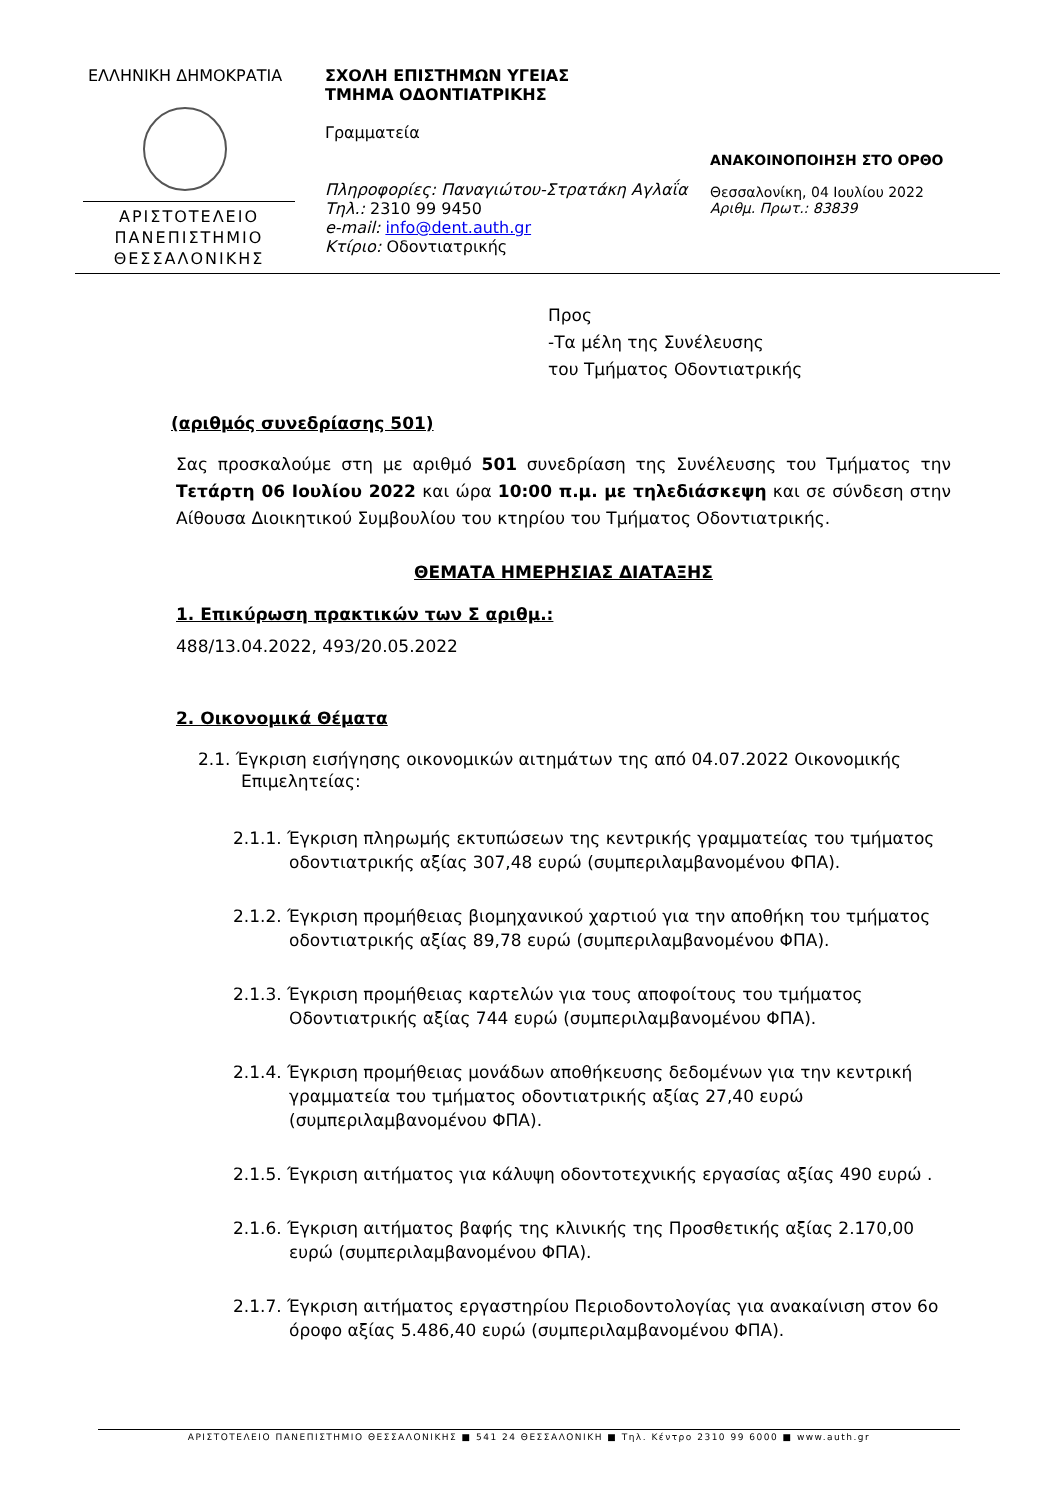ΕΛΛΗΝΙΚΗ ΔΗΜΟΚΡΑΤΙΑ
ΑΡΙΣΤΟΤΕΛΕΙΟ
ΠΑΝΕΠΙΣΤΗΜΙΟ
ΘΕΣΣΑΛΟΝΙΚΗΣ
ΣΧΟΛΗ ΕΠΙΣΤΗΜΩΝ ΥΓΕΙΑΣ
ΤΜΗΜΑ ΟΔΟΝΤΙΑΤΡΙΚΗΣ
Γραμματεία
Πληροφορίες: Παναγιώτου-Στρατάκη Αγλαΐα
Τηλ.: 2310 99 9450
e-mail: info@dent.auth.gr
Κτίριο: Οδοντιατρικής
ΑΝΑΚΟΙΝΟΠΟΙΗΣΗ ΣΤΟ ΟΡΘΟ
Θεσσαλονίκη, 04 Ιουλίου 2022
Αριθμ. Πρωτ.: 83839
Προς
-Τα μέλη της Συνέλευσης
του Τμήματος Οδοντιατρικής
(αριθμός συνεδρίασης 501)
Σας προσκαλούμε στη με αριθμό 501 συνεδρίαση της Συνέλευσης του Τμήματος την Τετάρτη 06 Ιουλίου 2022 και ώρα 10:00 π.μ. με τηλεδιάσκεψη και σε σύνδεση στην Αίθουσα Διοικητικού Συμβουλίου του κτηρίου του Τμήματος Οδοντιατρικής.
ΘΕΜΑΤΑ ΗΜΕΡΗΣΙΑΣ ΔΙΑΤΑΞΗΣ
1. Επικύρωση πρακτικών των Σ αριθμ.:
488/13.04.2022, 493/20.05.2022
2. Οικονομικά Θέματα
2.1. Έγκριση εισήγησης οικονομικών αιτημάτων της από 04.07.2022 Οικονομικής Επιμελητείας:
2.1.1. Έγκριση πληρωμής εκτυπώσεων της κεντρικής γραμματείας του τμήματος οδοντιατρικής αξίας 307,48 ευρώ (συμπεριλαμβανομένου ΦΠΑ).
2.1.2. Έγκριση προμήθειας βιομηχανικού χαρτιού για την αποθήκη του τμήματος οδοντιατρικής αξίας 89,78 ευρώ (συμπεριλαμβανομένου ΦΠΑ).
2.1.3. Έγκριση προμήθειας καρτελών για τους αποφοίτους του τμήματος Οδοντιατρικής αξίας 744 ευρώ (συμπεριλαμβανομένου ΦΠΑ).
2.1.4. Έγκριση προμήθειας μονάδων αποθήκευσης δεδομένων για την κεντρική γραμματεία του τμήματος οδοντιατρικής αξίας 27,40 ευρώ (συμπεριλαμβανομένου ΦΠΑ).
2.1.5. Έγκριση αιτήματος για κάλυψη οδοντοτεχνικής εργασίας αξίας 490 ευρώ .
2.1.6. Έγκριση αιτήματος βαφής της κλινικής της Προσθετικής αξίας 2.170,00 ευρώ (συμπεριλαμβανομένου ΦΠΑ).
2.1.7. Έγκριση αιτήματος εργαστηρίου Περιοδοντολογίας για ανακαίνιση στον 6ο όροφο αξίας 5.486,40 ευρώ (συμπεριλαμβανομένου ΦΠΑ).
ΑΡΙΣΤΟΤΕΛΕΙΟ ΠΑΝΕΠΙΣΤΗΜΙΟ ΘΕΣΣΑΛΟΝΙΚΗΣ ■ 541 24 ΘΕΣΣΑΛΟΝΙΚΗ ■ Τηλ. Κέντρο 2310 99 6000 ■ www.auth.gr